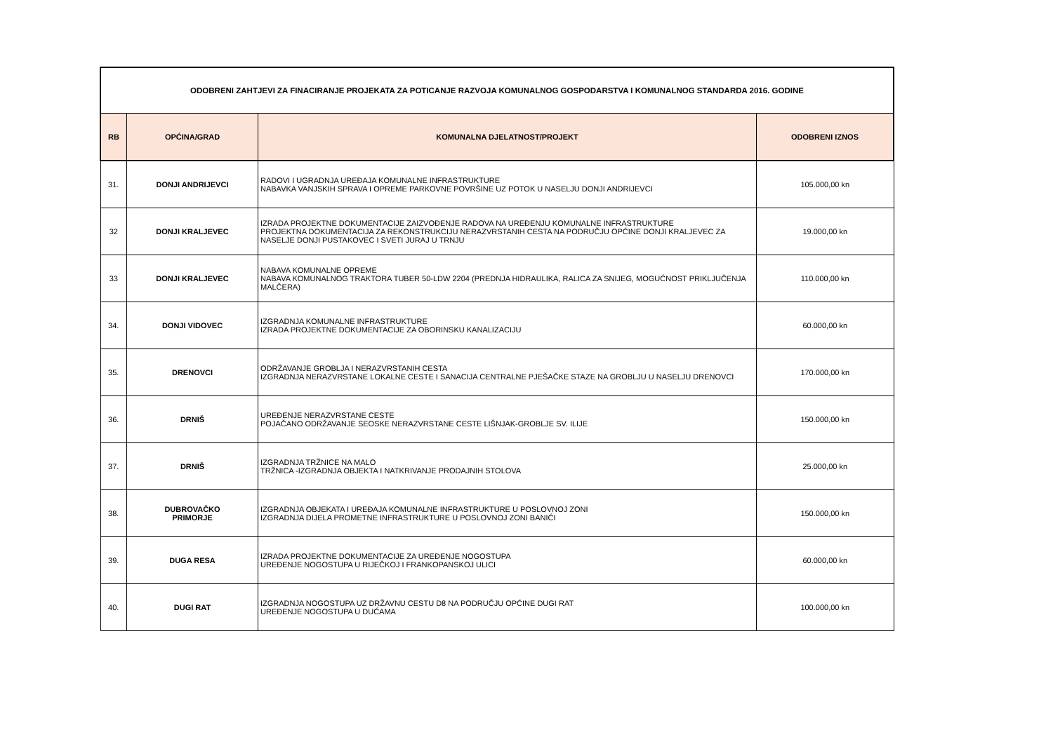| ODOBRENI ZAHTJEVI ZA FINACIRANJE PROJEKATA ZA POTICANJE RAZVOJA KOMUNALNOG GOSPODARSTVA I KOMUNALNOG STANDARDA 2016. GODINE | | | |
| --- | --- | --- | --- |
| RB | OPĆINA/GRAD | KOMUNALNA DJELATNOST/PROJEKT | ODOBRENI IZNOS |
| 31. | DONJI ANDRIJEVCI | RADOVI I UGRADNJA UREĐAJA KOMUNALNE INFRASTRUKTURE NABAVKA VANJSKIH SPRAVA I OPREME PARKOVNE POVRŠINE UZ POTOK U NASELJU DONJI ANDRIJEVCI | 105.000,00 kn |
| 32 | DONJI KRALJEVEC | IZRADA PROJEKTNE DOKUMENTACIJE ZAIZVOĐENJE RADOVA NA UREĐENJU KOMUNALNE INFRASTRUKTURE PROJEKTNA DOKUMENTACIJA ZA REKONSTRUKCIJU NERAZVRSTANIH CESTA NA PODRUČJU OPĆINE DONJI KRALJEVEC ZA NASELJE DONJI PUSTAKOVEC I SVETI JURAJ U TRNJU | 19.000,00 kn |
| 33 | DONJI KRALJEVEC | NABAVA KOMUNALNE OPREME NABAVA KOMUNALNOG TRAKTORA TUBER 50-LDW 2204 (PREDNJA HIDRAULIKA, RALICA ZA SNIJEG, MOGUĆNOST PRIKLJUČENJA MALČERA) | 110.000,00 kn |
| 34. | DONJI VIDOVEC | IZGRADNJA KOMUNALNE INFRASTRUKTURE IZRADA PROJEKTNE DOKUMENTACIJE ZA OBORINSKU KANALIZACIJU | 60.000,00 kn |
| 35. | DRENOVCI | ODRŽAVANJE GROBLJA I NERAZVRSTANIH CESTA IZGRADNJA NERAZVRSTANE LOKALNE CESTE I SANACIJA CENTRALNE PJEŠAČKE STAZE NA GROBLJU U NASELJU DRENOVCI | 170.000,00 kn |
| 36. | DRNIŠ | UREĐENJE NERAZVRSTANE CESTE POJAČANO ODRŽAVANJE SEOSKE NERAZVRSTANE CESTE LIŠNJAK-GROBLJE SV. ILIJE | 150.000,00 kn |
| 37. | DRNIŠ | IZGRADNJA TRŽNICE NA MALO TRŽNICA -IZGRADNJA OBJEKTA I NATKRIVANJE PRODAJNIH STOLOVA | 25.000,00 kn |
| 38. | DUBROVAČKO PRIMORJE | IZGRADNJA OBJEKATA I UREĐAJA KOMUNALNE INFRASTRUKTURE U POSLOVNOJ ZONI IZGRADNJA DIJELA PROMETNE INFRASTRUKTURE U POSLOVNOJ ZONI BANIĆI | 150.000,00 kn |
| 39. | DUGA RESA | IZRADA PROJEKTNE DOKUMENTACIJE ZA UREĐENJE NOGOSTUPA UREĐENJE NOGOSTUPA U RIJEČKOJ I FRANKOPANSKOJ ULICI | 60.000,00 kn |
| 40. | DUGI RAT | IZGRADNJA NOGOSTUPA UZ DRŽAVNU CESTU D8 NA PODRUČJU OPĆINE DUGI RAT UREĐENJE NOGOSTUPA U DUĆAMA | 100.000,00 kn |